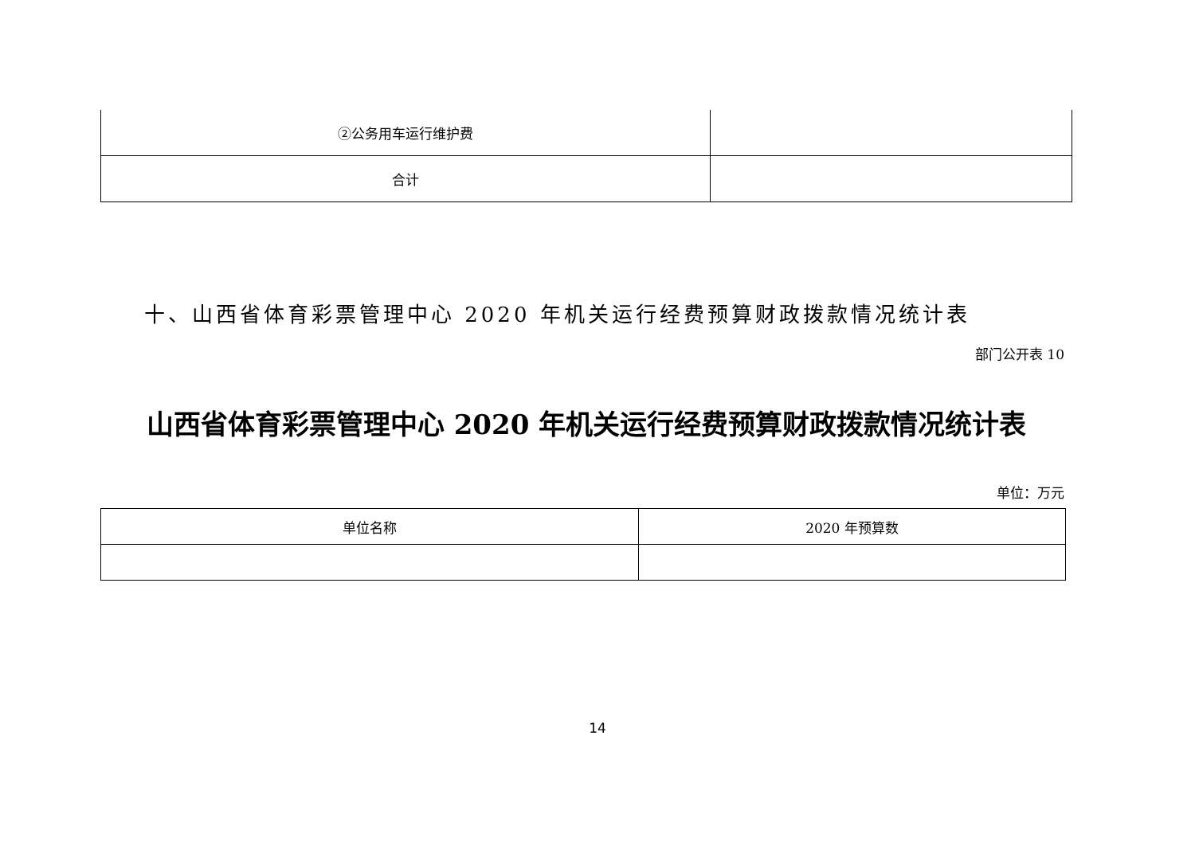| ②公务用车运行维护费 | |
| 合计 | |
十、山西省体育彩票管理中心 2020 年机关运行经费预算财政拨款情况统计表
部门公开表 10
山西省体育彩票管理中心 2020 年机关运行经费预算财政拨款情况统计表
单位：万元
| 单位名称 | 2020 年预算数 |
14